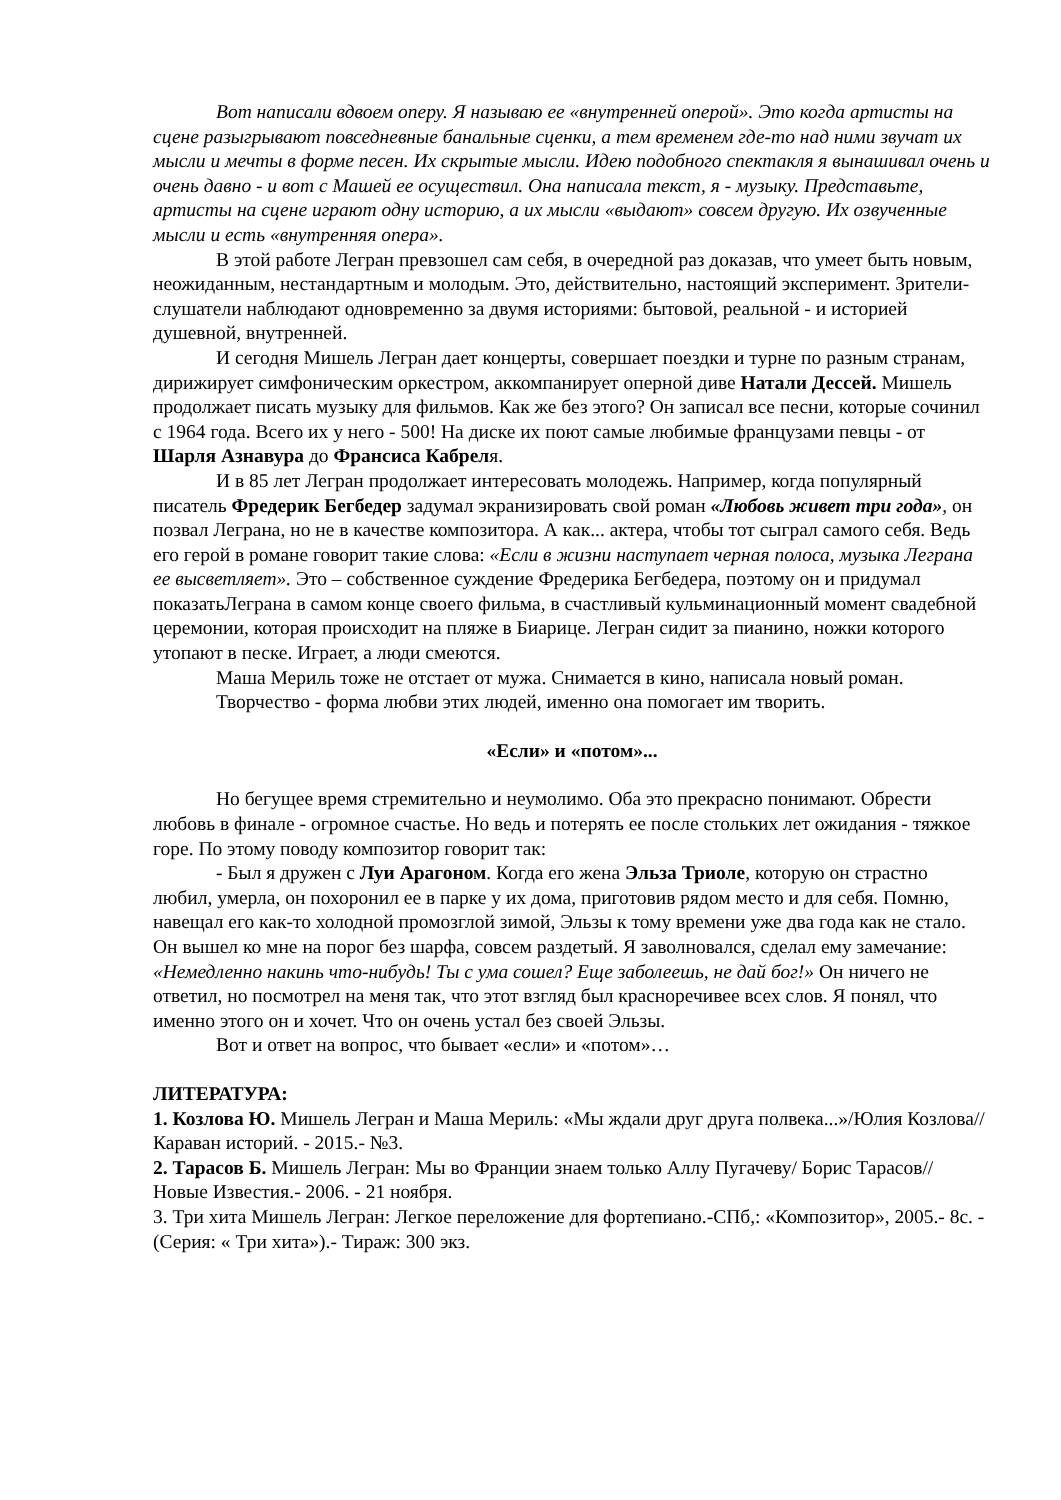Вот написали вдвоем оперу. Я называю ее «внутренней оперой». Это когда артисты на сцене разыгрывают повседневные банальные сценки, а тем временем где-то над ними звучат их мысли и мечты в форме песен. Их скрытые мысли. Идею подобного спектакля я вынашивал очень и очень давно - и вот с Машей ее осуществил. Она написала текст, я - музыку. Представьте, артисты на сцене играют одну историю, а их мысли «выдают» совсем другую. Их озвученные мысли и есть «внутренняя опера».
В этой работе Легран превзошел сам себя, в очередной раз доказав, что умеет быть новым, неожиданным, нестандартным и молодым. Это, действительно, настоящий эксперимент. Зрители-слушатели наблюдают одновременно за двумя историями: бытовой, реальной - и историей душевной, внутренней.
И сегодня Мишель Легран дает концерты, совершает поездки и турне по разным странам, дирижирует симфоническим оркестром, аккомпанирует оперной диве Натали Дессей. Мишель продолжает писать музыку для фильмов. Как же без этого? Он записал все песни, которые сочинил с 1964 года. Всего их у него - 500! На диске их поют самые любимые французами певцы - от Шарля Азнавура до Франсиса Кабреля.
И в 85 лет Легран продолжает интересовать молодежь. Например, когда популярный писатель Фредерик Бегбедер задумал экранизировать свой роман «Любовь живет три года», он позвал Леграна, но не в качестве композитора. А как... актера, чтобы тот сыграл самого себя. Ведь его герой в романе говорит такие слова: «Если в жизни наступает черная полоса, музыка Леграна ее высветляет». Это – собственное суждение Фредерика Бегбедера, поэтому он и придумал показатьЛеграна в самом конце своего фильма, в счастливый кульминационный момент свадебной церемонии, которая происходит на пляже в Биарице. Легран сидит за пианино, ножки которого утопают в песке. Играет, а люди смеются.
Маша Мериль тоже не отстает от мужа. Снимается в кино, написала новый роман.
Творчество - форма любви этих людей, именно она помогает им творить.
«Если» и «потом»...
Но бегущее время стремительно и неумолимо. Оба это прекрасно понимают. Обрести любовь в финале - огромное счастье. Но ведь и потерять ее после стольких лет ожидания - тяжкое горе. По этому поводу композитор говорит так:
- Был я дружен с Луи Арагоном. Когда его жена Эльза Триоле, которую он страстно любил, умерла, он похоронил ее в парке у их дома, приготовив рядом место и для себя. Помню, навещал его как-то холодной промозглой зимой, Эльзы к тому времени уже два года как не стало. Он вышел ко мне на порог без шарфа, совсем раздетый. Я заволновался, сделал ему замечание: «Немедленно накинь что-нибудь! Ты с ума сошел? Еще заболеешь, не дай бог!» Он ничего не ответил, но посмотрел на меня так, что этот взгляд был красноречивее всех слов. Я понял, что именно этого он и хочет. Что он очень устал без своей Эльзы.
Вот и ответ на вопрос, что бывает «если» и «потом»…
ЛИТЕРАТУРА:
1. Козлова Ю. Мишель Легран и Маша Мериль: «Мы ждали друг друга полвека...»/Юлия Козлова//Караван историй. - 2015.- №3.
2. Тарасов Б. Мишель Легран: Мы во Франции знаем только Аллу Пугачеву/ Борис Тарасов// Новые Известия.- 2006. - 21 ноября.
3. Три хита Мишель Легран: Легкое переложение для фортепиано.-СПб,: «Композитор», 2005.- 8с. - (Серия: « Три хита»).- Тираж: 300 экз.